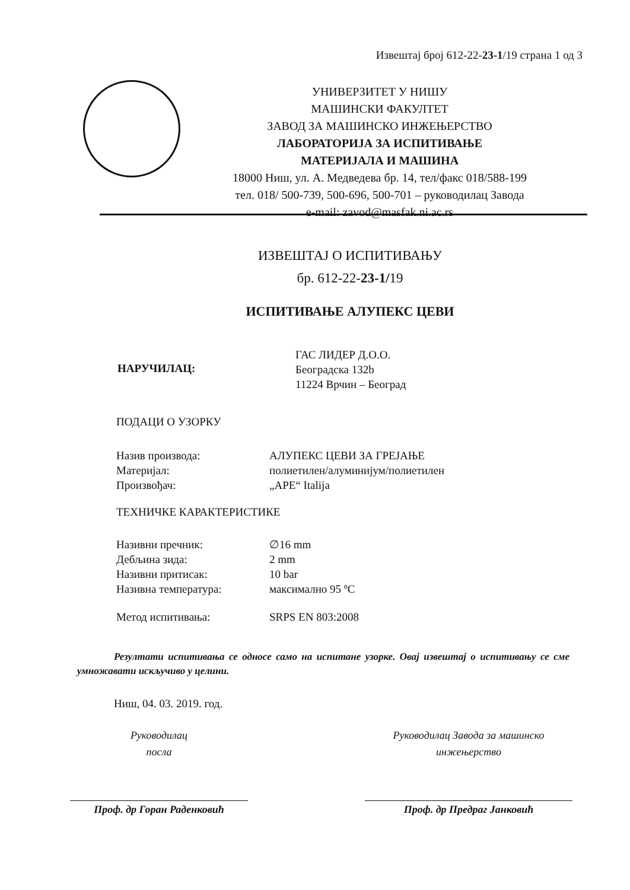Извештај број 612-22-23-1/19 страна 1 од 3
УНИВЕРЗИТЕТ У НИШУ
МАШИНСКИ ФАКУЛТЕТ
ЗАВОД ЗА МАШИНСКО ИНЖЕЊЕРСТВО
ЛАБОРАТОРИЈА ЗА ИСПИТИВАЊЕ
МАТЕРИЈАЛА И МАШИНА
18000 Ниш, ул. А. Медведева бр. 14, тел/факс 018/588-199
тел. 018/ 500-739, 500-696, 500-701 – руководилац Завода
e-mail: zavod@masfak.ni.ac.rs
ИЗВЕШТАЈ О ИСПИТИВАЊУ
бр. 612-22-23-1/19
ИСПИТИВАЊЕ АЛУПЕКС ЦЕВИ
НАРУЧИЛАЦ:
ГАС ЛИДЕР Д.О.О.
Београдска 132b
11224 Врчин – Београд
ПОДАЦИ О УЗОРКУ
Назив производа: АЛУПЕКС ЦЕВИ ЗА ГРЕЈАЊЕ
Материјал: полиетилен/алуминијум/полиетилен
Произвођач: „APE“ Italija
ТЕХНИЧКЕ КАРАКТЕРИСТИКЕ
Називни пречник: ∅16 mm
Дебљина зида: 2 mm
Називни притисак: 10 bar
Називна температура: максимално 95 ºC
Метод испитивања: SRPS EN 803:2008
Резултати испитивања се односе само на испитане узорке. Овај извештај о испитивању се сме умножавати искључиво у целини.
Ниш, 04. 03. 2019. год.
Руководилац
посла
Проф. др Горан Раденковић
Руководилац Завода за машинско
инжењерство
Проф. др Предраг Јанковић